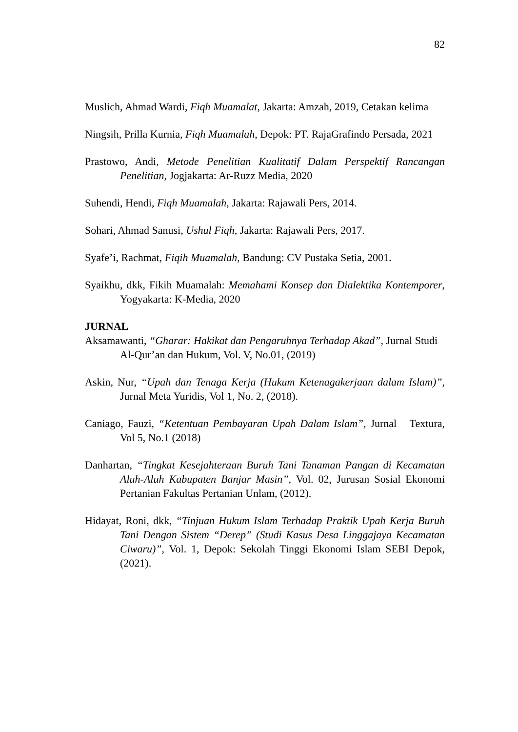82
Muslich, Ahmad Wardi, Fiqh Muamalat, Jakarta: Amzah, 2019, Cetakan kelima
Ningsih, Prilla Kurnia, Fiqh Muamalah, Depok: PT. RajaGrafindo Persada, 2021
Prastowo, Andi, Metode Penelitian Kualitatif Dalam Perspektif Rancangan Penelitian, Jogjakarta: Ar-Ruzz Media, 2020
Suhendi, Hendi, Fiqh Muamalah, Jakarta: Rajawali Pers, 2014.
Sohari, Ahmad Sanusi, Ushul Fiqh, Jakarta: Rajawali Pers, 2017.
Syafe’i, Rachmat, Fiqih Muamalah, Bandung: CV Pustaka Setia, 2001.
Syaikhu, dkk, Fikih Muamalah: Memahami Konsep dan Dialektika Kontemporer, Yogyakarta: K-Media, 2020
JURNAL
Aksamawanti, “Gharar: Hakikat dan Pengaruhnya Terhadap Akad”, Jurnal Studi
Al-Qur’an dan Hukum, Vol. V, No.01, (2019)
Askin, Nur, “Upah dan Tenaga Kerja (Hukum Ketenagakerjaan dalam Islam)”, Jurnal Meta Yuridis, Vol 1, No. 2, (2018).
Caniago, Fauzi, “Ketentuan Pembayaran Upah Dalam Islam”, Jurnal Textura, Vol 5, No.1 (2018)
Danhartan, “Tingkat Kesejahteraan Buruh Tani Tanaman Pangan di Kecamatan Aluh-Aluh Kabupaten Banjar Masin”, Vol. 02, Jurusan Sosial Ekonomi Pertanian Fakultas Pertanian Unlam, (2012).
Hidayat, Roni, dkk, “Tinjuan Hukum Islam Terhadap Praktik Upah Kerja Buruh Tani Dengan Sistem “Derep” (Studi Kasus Desa Linggajaya Kecamatan Ciwaru)”, Vol. 1, Depok: Sekolah Tinggi Ekonomi Islam SEBI Depok, (2021).